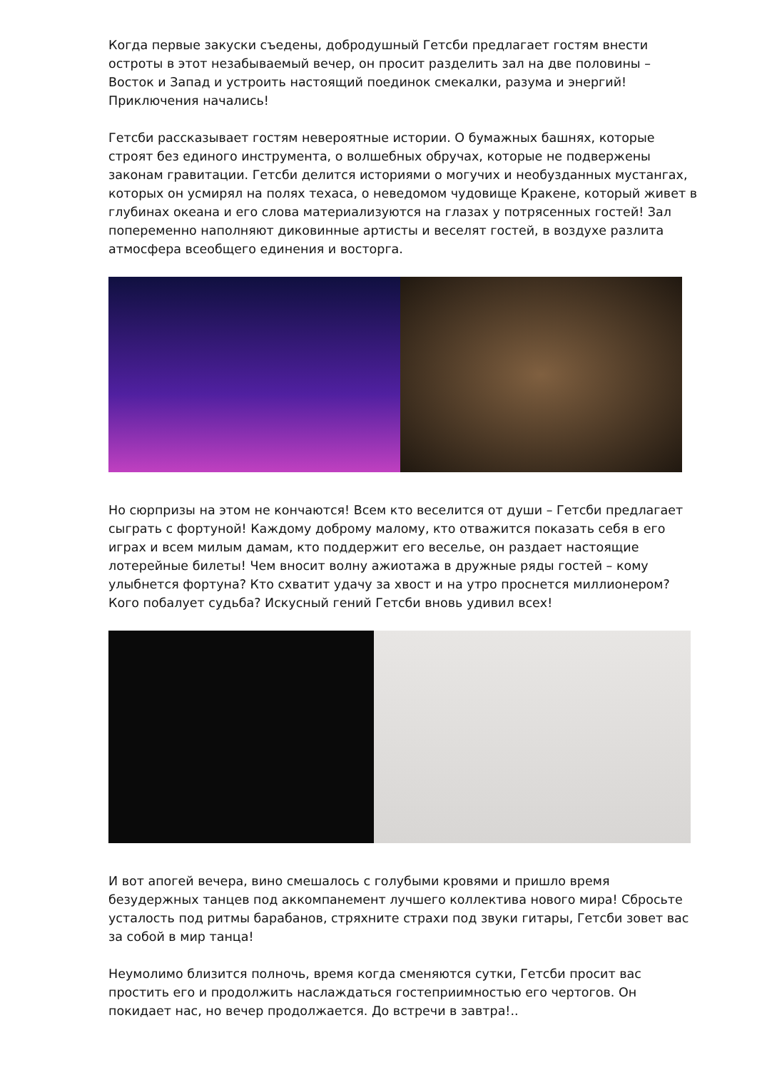Когда первые закуски съедены, добродушный Гетсби предлагает гостям внести остроты в этот незабываемый вечер, он просит разделить зал на две половины – Восток и Запад и устроить настоящий поединок смекалки, разума и энергий! Приключения начались!
Гетсби рассказывает гостям невероятные истории. О бумажных башнях, которые строят без единого инструмента, о волшебных обручах, которые не подвержены законам гравитации. Гетсби делится историями о могучих и необузданных мустангах, которых он усмирял на полях техаса, о неведомом чудовище Кракене, который живет в глубинах океана и его слова материализуются на глазах у потрясенных гостей! Зал попеременно наполняют диковинные артисты и веселят гостей, в воздухе разлита атмосфера всеобщего единения и восторга.
Но сюрпризы на этом не кончаются! Всем кто веселится от души – Гетсби предлагает сыграть с фортуной! Каждому доброму малому, кто отважится показать себя в его играх и всем милым дамам, кто поддержит его веселье, он раздает настоящие лотерейные билеты! Чем вносит волну ажиотажа в дружные ряды гостей – кому улыбнется фортуна? Кто схватит удачу за хвост и на утро проснется миллионером? Кого побалует судьба? Искусный гений Гетсби вновь удивил всех!
И вот апогей вечера, вино смешалось с голубыми кровями и пришло время безудержных танцев под аккомпанемент лучшего коллектива нового мира! Сбросьте усталость под ритмы барабанов, стряхните страхи под звуки гитары, Гетсби зовет вас за собой в мир танца!
Неумолимо близится полночь, время когда сменяются сутки, Гетсби просит вас простить его и продолжить наслаждаться гостеприимностью его чертогов. Он покидает нас, но вечер продолжается. До встречи в завтра!..